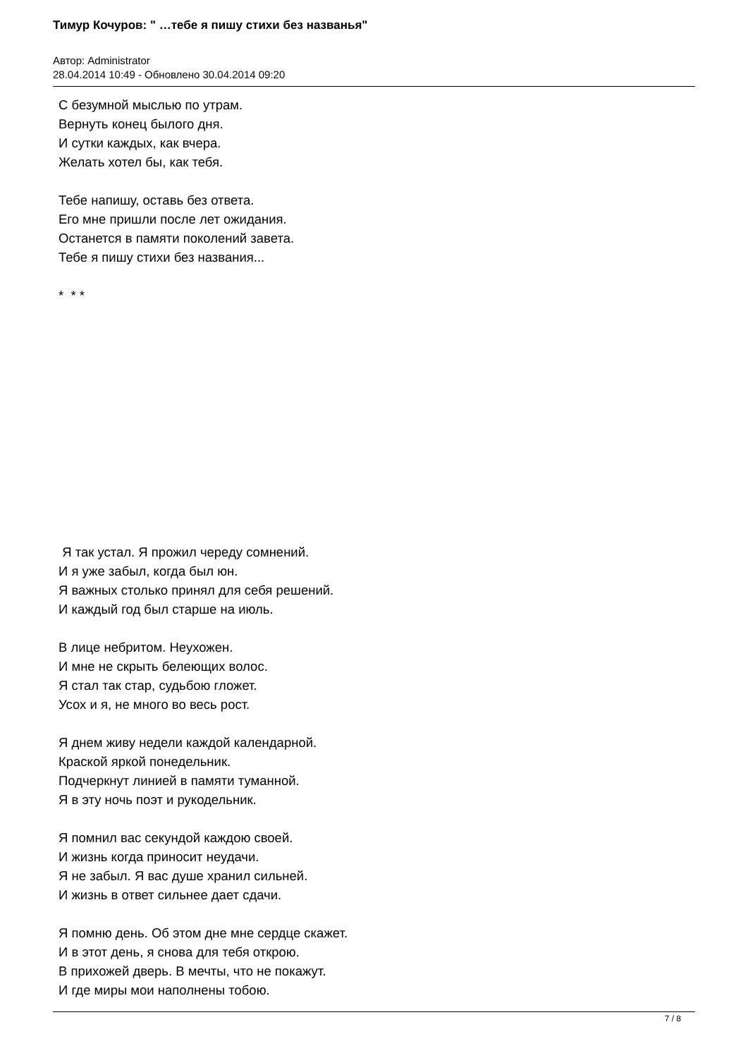Тимур Кочуров: " …тебе я пишу стихи без названья"
Автор: Administrator
28.04.2014 10:49 - Обновлено 30.04.2014 09:20
С безумной мыслью по утрам.
Вернуть конец былого дня.
И сутки каждых, как вчера.
Желать хотел бы, как тебя.
Тебе напишу, оставь без ответа.
Его мне пришли после лет ожидания.
Останется в памяти поколений завета.
Тебе я пишу стихи без названия...
* * *
Я так устал. Я прожил череду сомнений.
И я уже забыл, когда был юн.
Я важных столько принял для себя решений.
И каждый год был старше на июль.
В лице небритом. Неухожен.
И мне не скрыть белеющих волос.
Я стал так стар, судьбою гложет.
Усох и я, не много во весь рост.
Я днем живу недели каждой календарной.
Краской яркой понедельник.
Подчеркнут линией в памяти туманной.
Я в эту ночь поэт и рукодельник.
Я помнил вас секундой каждою своей.
И жизнь когда приносит неудачи.
Я не забыл. Я вас душе хранил сильней.
И жизнь в ответ сильнее дает сдачи.
Я помню день. Об этом дне мне сердце скажет.
И в этот день, я снова для тебя открою.
В прихожей дверь. В мечты, что не покажут.
И где миры мои наполнены тобою.
7 / 8